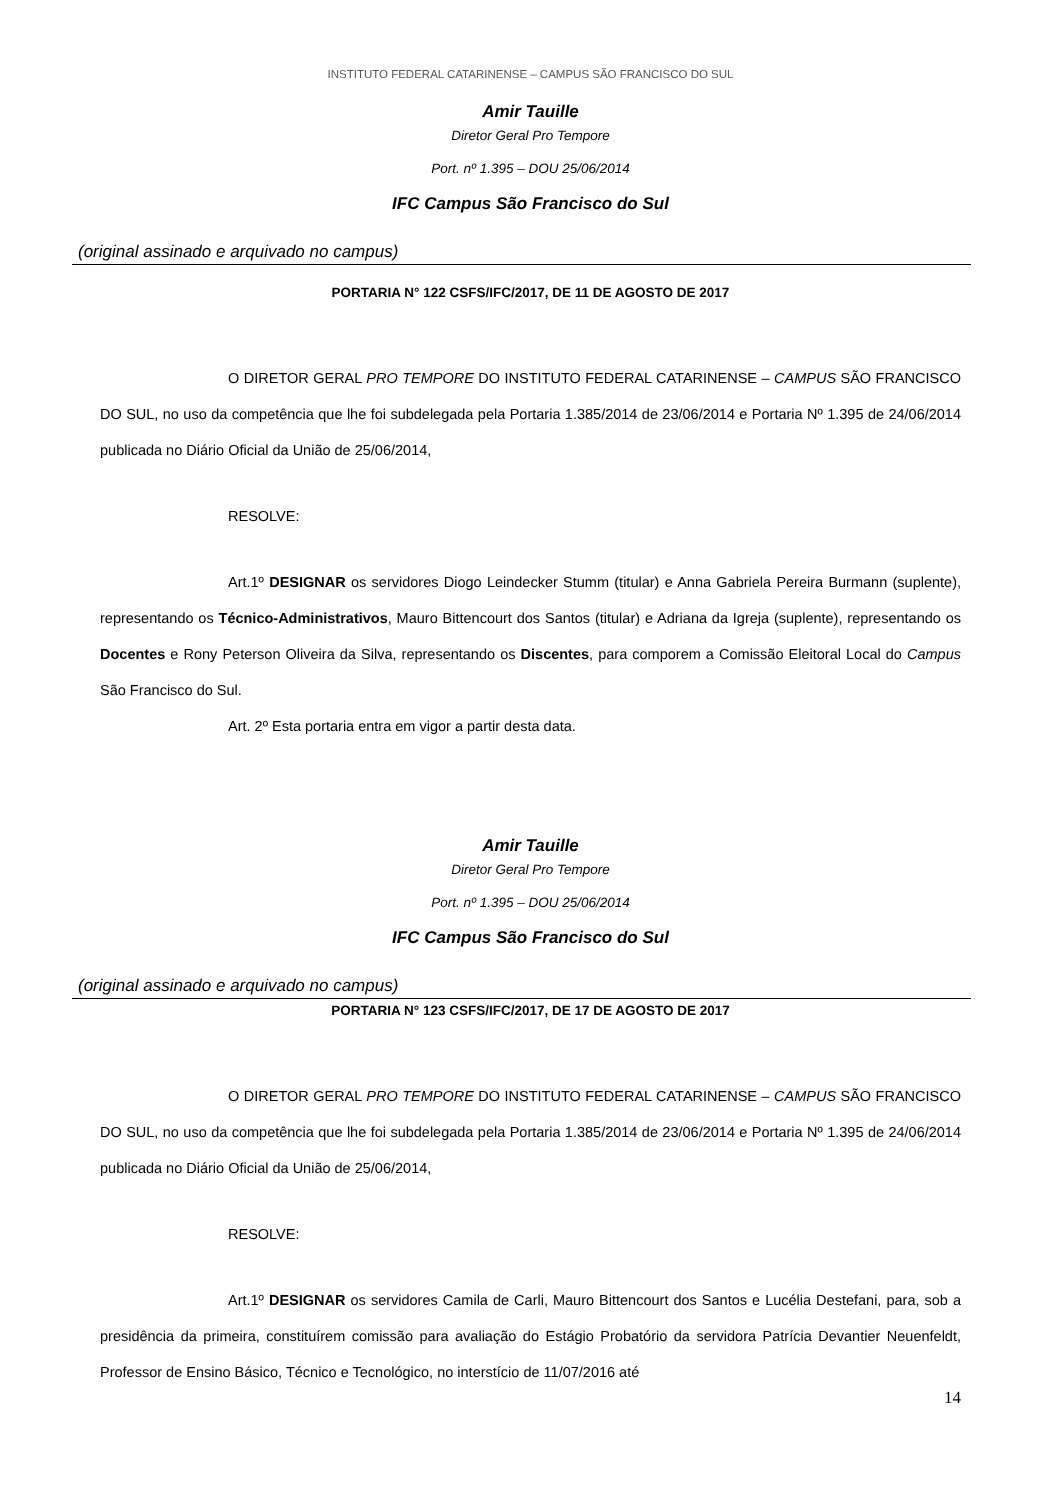INSTITUTO FEDERAL CATARINENSE – CAMPUS SÃO FRANCISCO DO SUL
Amir Tauille
Diretor Geral Pro Tempore
Port. nº 1.395 – DOU 25/06/2014
IFC Campus São Francisco do Sul
(original assinado e arquivado no campus)
PORTARIA N° 122 CSFS/IFC/2017, DE 11 DE AGOSTO DE 2017
O DIRETOR GERAL PRO TEMPORE DO INSTITUTO FEDERAL CATARINENSE – CAMPUS SÃO FRANCISCO DO SUL, no uso da competência que lhe foi subdelegada pela Portaria 1.385/2014 de 23/06/2014 e Portaria Nº 1.395 de 24/06/2014 publicada no Diário Oficial da União de 25/06/2014,
RESOLVE:
Art.1º DESIGNAR os servidores Diogo Leindecker Stumm (titular) e Anna Gabriela Pereira Burmann (suplente), representando os Técnico-Administrativos, Mauro Bittencourt dos Santos (titular) e Adriana da Igreja (suplente), representando os Docentes e Rony Peterson Oliveira da Silva, representando os Discentes, para comporem a Comissão Eleitoral Local do Campus São Francisco do Sul.
Art. 2º Esta portaria entra em vigor a partir desta data.
Amir Tauille
Diretor Geral Pro Tempore
Port. nº 1.395 – DOU 25/06/2014
IFC Campus São Francisco do Sul
(original assinado e arquivado no campus)
PORTARIA N° 123 CSFS/IFC/2017, DE 17 DE AGOSTO DE 2017
O DIRETOR GERAL PRO TEMPORE DO INSTITUTO FEDERAL CATARINENSE – CAMPUS SÃO FRANCISCO DO SUL, no uso da competência que lhe foi subdelegada pela Portaria 1.385/2014 de 23/06/2014 e Portaria Nº 1.395 de 24/06/2014 publicada no Diário Oficial da União de 25/06/2014,
RESOLVE:
Art.1º DESIGNAR os servidores Camila de Carli, Mauro Bittencourt dos Santos e Lucélia Destefani, para, sob a presidência da primeira, constituírem comissão para avaliação do Estágio Probatório da servidora Patrícia Devantier Neuenfeldt, Professor de Ensino Básico, Técnico e Tecnológico, no interstício de 11/07/2016 até
14